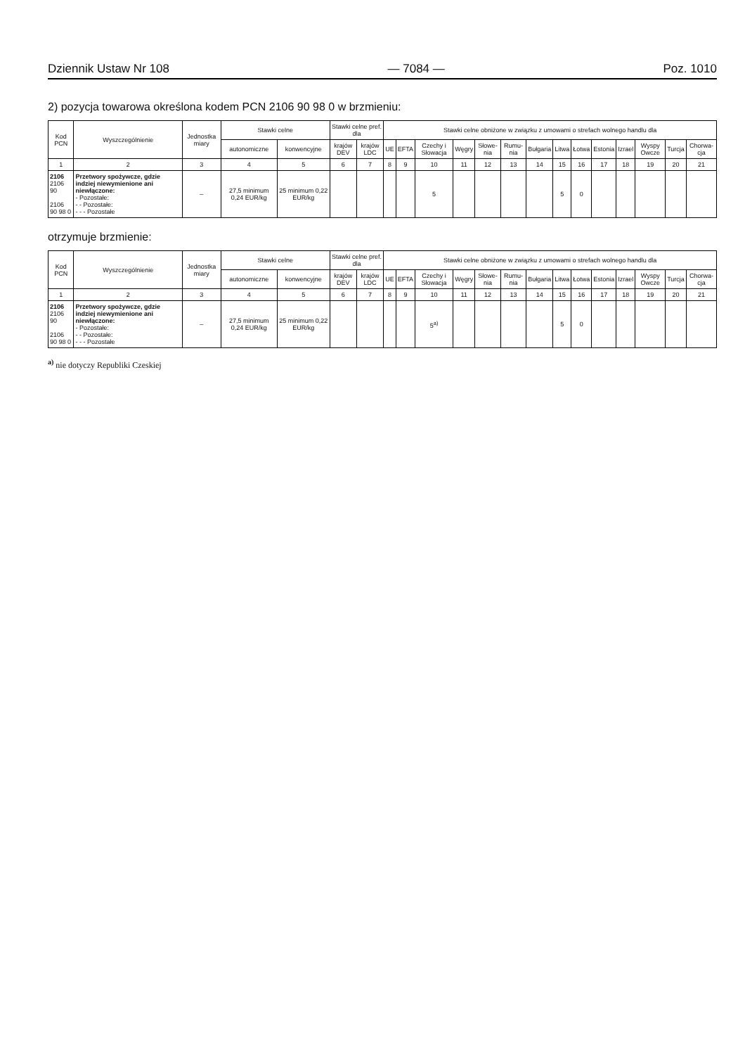Dziennik Ustaw Nr 108 — 7084 — Poz. 1010
2) pozycja towarowa określona kodem PCN 2106 90 98 0 w brzmieniu:
| Kod PCN | Wyszczególnienie | Jednostka miary | Stawki celne | | Stawki celne pref. dla | | Stawki celne obniżone w związku z umowami o strefach wolnego handlu dla | | | | | | | | | | | | | |
| --- | --- | --- | --- | --- | --- | --- | --- | --- | --- | --- | --- | --- | --- | --- | --- | --- | --- | --- | --- | --- |
| | | | autonomiczne | konwencyjne | krajów DEV | krajów LDC | UE | EFTA | Czechy i Słowacja | Węgry | Słowe-nia | Rumu-nia | Bułgaria | Litwa | Łotwa | Estonia | Izrael | Wyspy Owcze | Turcja | Chorwa-cja |
| 1 | 2 | 3 | 4 | 5 | 6 | 7 | 8 | 9 | 10 | 11 | 12 | 13 | 14 | 15 | 16 | 17 | 18 | 19 | 20 | 21 |
| 2106 2106 90 2106 90 98 0 | Przetwory spożywcze, gdzie indziej niewymienione ani niewłączone: - Pozostałe: - - Pozostałe: - - - Pozostałe | – | 27,5 minimum 0,24 EUR/kg | 25 minimum 0,22 EUR/kg | | | | | 5 | | | | | 5 | 0 | | | | | |
otrzymuje brzmienie:
| Kod PCN | Wyszczególnienie | Jednostka miary | Stawki celne | | Stawki celne pref. dla | | Stawki celne obniżone w związku z umowami o strefach wolnego handlu dla | | | | | | | | | | | | | |
| --- | --- | --- | --- | --- | --- | --- | --- | --- | --- | --- | --- | --- | --- | --- | --- | --- | --- | --- | --- | --- |
| | | | autonomiczne | konwencyjne | krajów DEV | krajów LDC | UE | EFTA | Czechy i Słowacja | Węgry | Słowe-nia | Rumu-nia | Bułgaria | Litwa | Łotwa | Estonia | Izrael | Wyspy Owcze | Turcja | Chorwa-cja |
| 1 | 2 | 3 | 4 | 5 | 6 | 7 | 8 | 9 | 10 | 11 | 12 | 13 | 14 | 15 | 16 | 17 | 18 | 19 | 20 | 21 |
| 2106 2106 90 2106 90 98 0 | Przetwory spożywcze, gdzie indziej niewymienione ani niewłączone: - Pozostałe: - - Pozostałe: - - - Pozostałe | – | 27,5 minimum 0,24 EUR/kg | 25 minimum 0,22 EUR/kg | | | | | 5<sup>a)</sup> | | | | | 5 | 0 | | | | | |
<sup>a)</sup> nie dotyczy Republiki Czeskiej